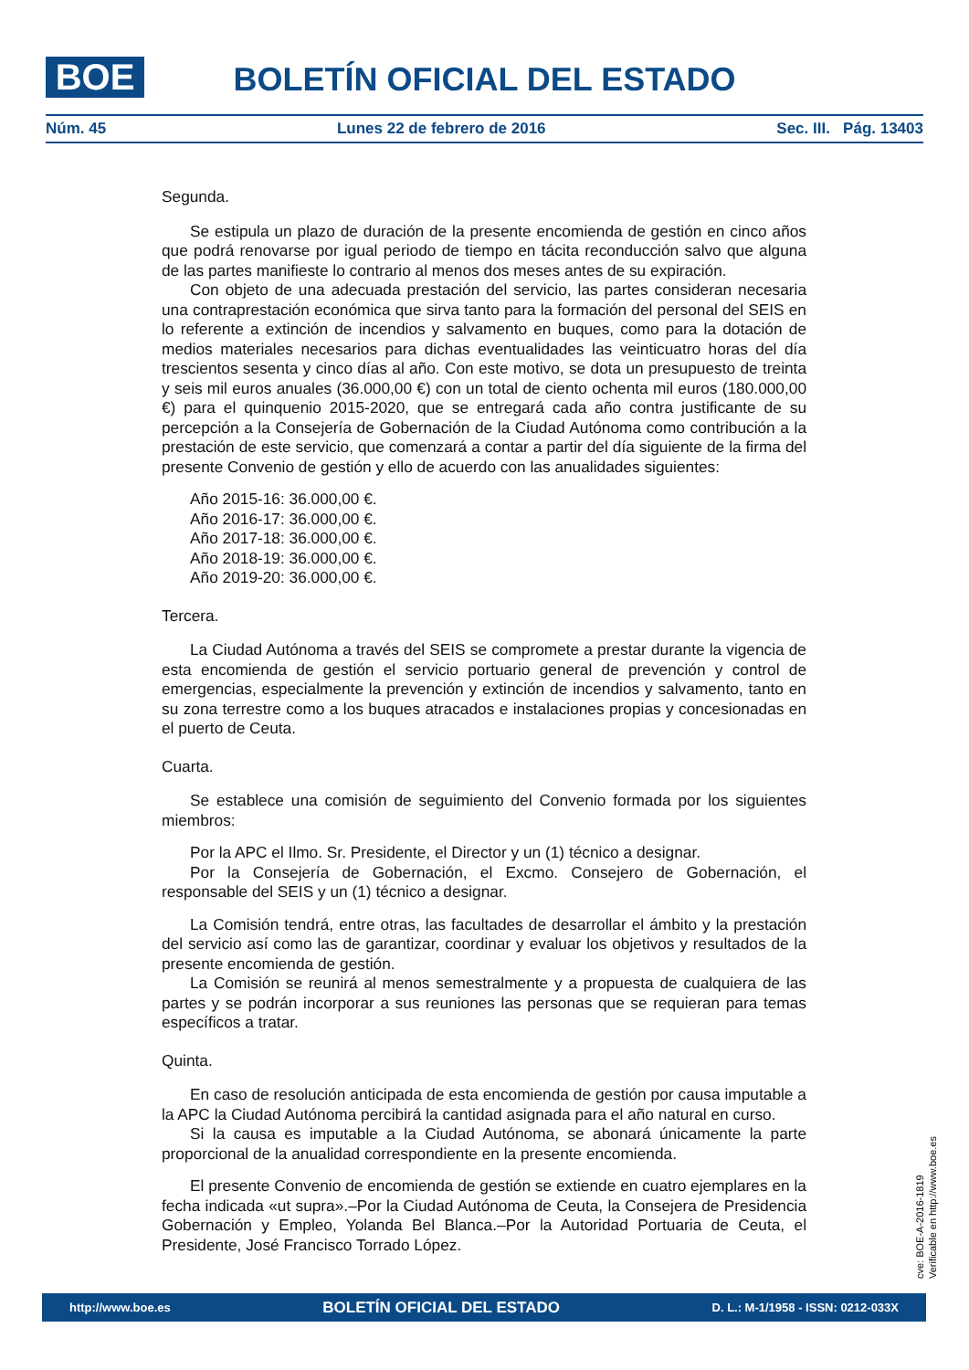BOE
BOLETÍN OFICIAL DEL ESTADO
Núm. 45 Lunes 22 de febrero de 2016 Sec. III. Pág. 13403
Segunda.
Se estipula un plazo de duración de la presente encomienda de gestión en cinco años que podrá renovarse por igual periodo de tiempo en tácita reconducción salvo que alguna de las partes manifieste lo contrario al menos dos meses antes de su expiración.
Con objeto de una adecuada prestación del servicio, las partes consideran necesaria una contraprestación económica que sirva tanto para la formación del personal del SEIS en lo referente a extinción de incendios y salvamento en buques, como para la dotación de medios materiales necesarios para dichas eventualidades las veinticuatro horas del día trescientos sesenta y cinco días al año. Con este motivo, se dota un presupuesto de treinta y seis mil euros anuales (36.000,00 €) con un total de ciento ochenta mil euros (180.000,00 €) para el quinquenio 2015-2020, que se entregará cada año contra justificante de su percepción a la Consejería de Gobernación de la Ciudad Autónoma como contribución a la prestación de este servicio, que comenzará a contar a partir del día siguiente de la firma del presente Convenio de gestión y ello de acuerdo con las anualidades siguientes:
Año 2015-16: 36.000,00 €.
Año 2016-17: 36.000,00 €.
Año 2017-18: 36.000,00 €.
Año 2018-19: 36.000,00 €.
Año 2019-20: 36.000,00 €.
Tercera.
La Ciudad Autónoma a través del SEIS se compromete a prestar durante la vigencia de esta encomienda de gestión el servicio portuario general de prevención y control de emergencias, especialmente la prevención y extinción de incendios y salvamento, tanto en su zona terrestre como a los buques atracados e instalaciones propias y concesionadas en el puerto de Ceuta.
Cuarta.
Se establece una comisión de seguimiento del Convenio formada por los siguientes miembros:
Por la APC el Ilmo. Sr. Presidente, el Director y un (1) técnico a designar.
Por la Consejería de Gobernación, el Excmo. Consejero de Gobernación, el responsable del SEIS y un (1) técnico a designar.
La Comisión tendrá, entre otras, las facultades de desarrollar el ámbito y la prestación del servicio así como las de garantizar, coordinar y evaluar los objetivos y resultados de la presente encomienda de gestión.
La Comisión se reunirá al menos semestralmente y a propuesta de cualquiera de las partes y se podrán incorporar a sus reuniones las personas que se requieran para temas específicos a tratar.
Quinta.
En caso de resolución anticipada de esta encomienda de gestión por causa imputable a la APC la Ciudad Autónoma percibirá la cantidad asignada para el año natural en curso.
Si la causa es imputable a la Ciudad Autónoma, se abonará únicamente la parte proporcional de la anualidad correspondiente en la presente encomienda.
El presente Convenio de encomienda de gestión se extiende en cuatro ejemplares en la fecha indicada «ut supra».–Por la Ciudad Autónoma de Ceuta, la Consejera de Presidencia Gobernación y Empleo, Yolanda Bel Blanca.–Por la Autoridad Portuaria de Ceuta, el Presidente, José Francisco Torrado López.
cve: BOE-A-2016-1819
Verificable en http://www.boe.es
http://www.boe.es BOLETÍN OFICIAL DEL ESTADO D. L.: M-1/1958 - ISSN: 0212-033X